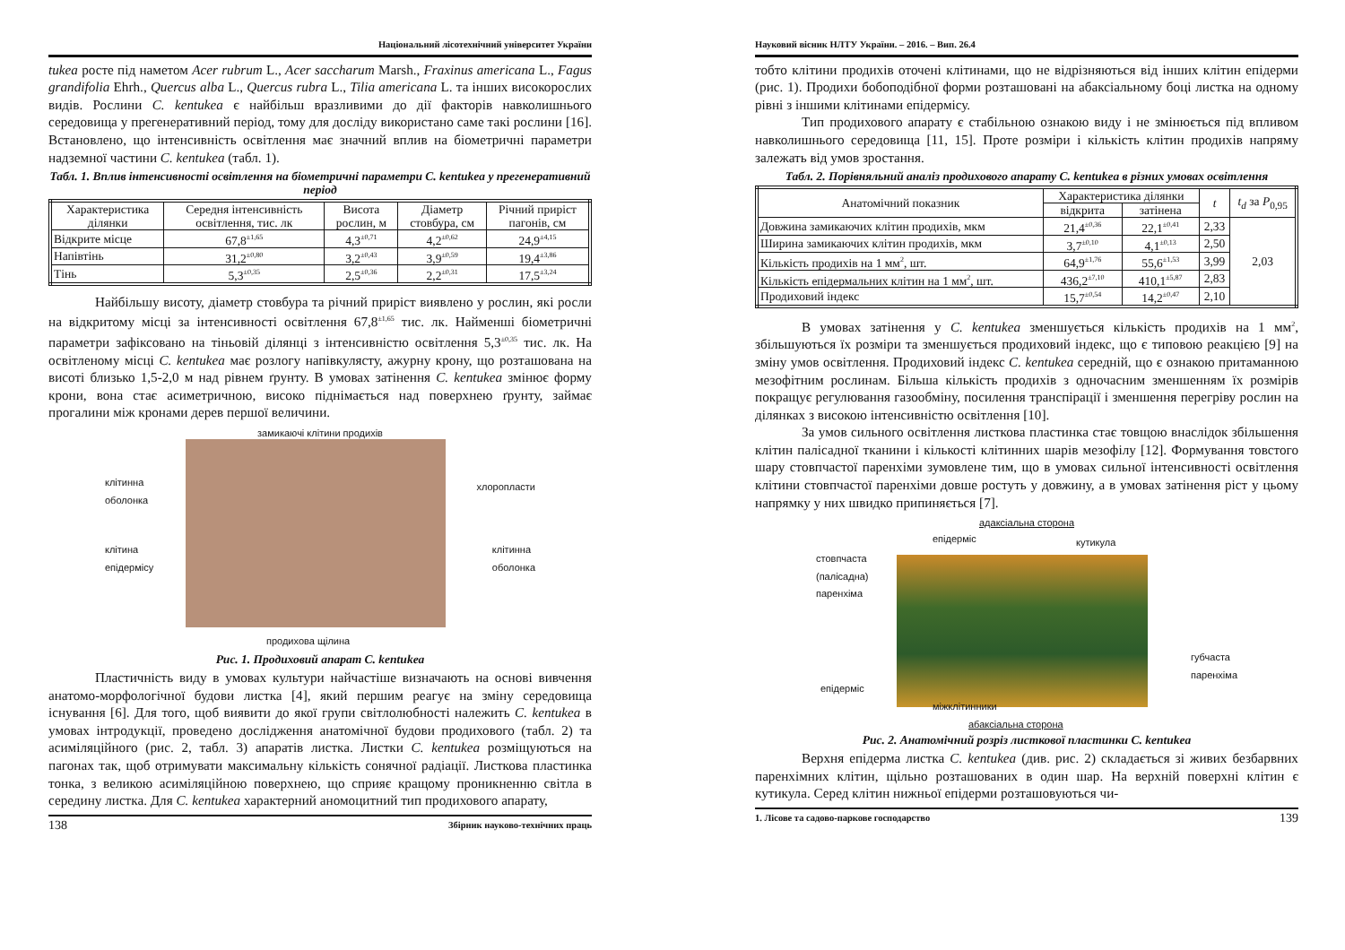Національний лісотехнічний університет України
tukea росте під наметом Acer rubrum L., Acer saccharum Marsh., Fraxinus americana L., Fagus grandifolia Ehrh., Quercus alba L., Quercus rubra L., Tilia americana L. та інших високорослих видів. Рослини C. kentukea є найбільш вразливими до дії факторів навколишнього середовища у прегенеративний період, тому для досліду використано саме такі рослини [16]. Встановлено, що інтенсивність освітлення має значний вплив на біометричні параметри надземної частини C. kentukea (табл. 1).
Табл. 1. Вплив інтенсивності освітлення на біометричні параметри C. kentukea у прегенеративний період
| Характеристика ділянки | Середня інтенсивність освітлення, тис. лк | Висота рослин, м | Діаметр стовбура, см | Річний приріст пагонів, см |
| --- | --- | --- | --- | --- |
| Відкрите місце | 67,8<sup>±1,65</sup> | 4,3<sup>±0,71</sup> | 4,2<sup>±0,62</sup> | 24,9<sup>±4,15</sup> |
| Напівтінь | 31,2<sup>±0,80</sup> | 3,2<sup>±0,43</sup> | 3,9<sup>±0,59</sup> | 19,4<sup>±3,86</sup> |
| Тінь | 5,3<sup>±0,35</sup> | 2,5<sup>±0,36</sup> | 2,2<sup>±0,31</sup> | 17,5<sup>±3,24</sup> |
Найбільшу висоту, діаметр стовбура та річний приріст виявлено у рослин, які росли на відкритому місці за інтенсивності освітлення 67,8<sup>±1,65</sup> тис. лк. Найменші біометричні параметри зафіксовано на тіньовій ділянці з інтенсивністю освітлення 5,3<sup>±0,35</sup> тис. лк. На освітленому місці C. kentukea має розлогу напівкулясту, ажурну крону, що розташована на висоті близько 1,5-2,0 м над рівнем ґрунту. В умовах затінення C. kentukea змінює форму крони, вона стає асиметричною, високо піднімається над поверхнею ґрунту, займає прогалини між кронами дерев першої величини.
замикаючі клітини продихів
клітинна
оболонка
клітина
епідермісу
хлоропласти
клітинна
оболонка
продихова щілина
Рис. 1. Продиховий апарат C. kentukea
Пластичність виду в умовах культури найчастіше визначають на основі вивчення анатомо-морфологічної будови листка [4], який першим реагує на зміну середовища існування [6]. Для того, щоб виявити до якої групи світлолюбності належить C. kentukea в умовах інтродукції, проведено дослідження анатомічної будови продихового (табл. 2) та асиміляційного (рис. 2, табл. 3) апаратів листка. Листки C. kentukea розміщуються на пагонах так, щоб отримувати максимальну кількість сонячної радіації. Листкова пластинка тонка, з великою асиміляційною поверхнею, що сприяє кращому проникненню світла в середину листка. Для C. kentukea характерний аномоцитний тип продихового апарату,
138 Збірник науково-технічних праць
Науковий вісник НЛТУ України. – 2016. – Вип. 26.4
тобто клітини продихів оточені клітинами, що не відрізняються від інших клітин епідерми (рис. 1). Продихи бобоподібної форми розташовані на абаксіальному боці листка на одному рівні з іншими клітинами епідермісу.
Тип продихового апарату є стабільною ознакою виду і не змінюється під впливом навколишнього середовища [11, 15]. Проте розміри і кількість клітин продихів напряму залежать від умов зростання.
Табл. 2. Порівняльний аналіз продихового апарату C. kentukea в різних умовах освітлення
| Анатомічний показник | Характеристика ділянки | | t | t<sub>d</sub> за P<sub>0,95</sub> |
| --- | --- | --- | --- | --- |
| | відкрита | затінена | | |
| Довжина замикаючих клітин продихів, мкм | 21,4<sup>±0,36</sup> | 22,1<sup>±0,41</sup> | 2,33 | 2,03 |
| Ширина замикаючих клітин продихів, мкм | 3,7<sup>±0,10</sup> | 4,1<sup>±0,13</sup> | 2,50 | |
| Кількість продихів на 1 мм<sup>2</sup>, шт. | 64,9<sup>±1,76</sup> | 55,6<sup>±1,53</sup> | 3,99 | |
| Кількість епідермальних клітин на 1 мм<sup>2</sup>, шт. | 436,2<sup>±7,10</sup> | 410,1<sup>±5,87</sup> | 2,83 | |
| Продиховий індекс | 15,7<sup>±0,54</sup> | 14,2<sup>±0,47</sup> | 2,10 | |
В умовах затінення у C. kentukea зменшується кількість продихів на 1 мм<sup>2</sup>, збільшуються їх розміри та зменшується продиховий індекс, що є типовою реакцією [9] на зміну умов освітлення. Продиховий індекс C. kentukea середній, що є ознакою притаманною мезофітним рослинам. Більша кількість продихів з одночасним зменшенням їх розмірів покращує регулювання газообміну, посилення транспірації і зменшення перегріву рослин на ділянках з високою інтенсивністю освітлення [10].
За умов сильного освітлення листкова пластинка стає товщою внаслідок збільшення клітин палісадної тканини і кількості клітинних шарів мезофілу [12]. Формування товстого шару стовпчастої паренхіми зумовлене тим, що в умовах сильної інтенсивності освітлення клітини стовпчастої паренхіми довше ростуть у довжину, а в умовах затінення ріст у цьому напрямку у них швидко припиняється [7].
адаксіальна сторона
епідерміс кутикула
стовпчаста
(палісадна)
паренхіма
губчаста
паренхіма
епідерміс
міжклітинники
абаксіальна сторона
Рис. 2. Анатомічний розріз листкової пластинки C. kentukea
Верхня епідерма листка C. kentukea (див. рис. 2) складається зі живих безбарвних паренхімних клітин, щільно розташованих в один шар. На верхній поверхні клітин є кутикула. Серед клітин нижньої епідерми розташовуються чи-
1. Лісове та садово-паркове господарство 139